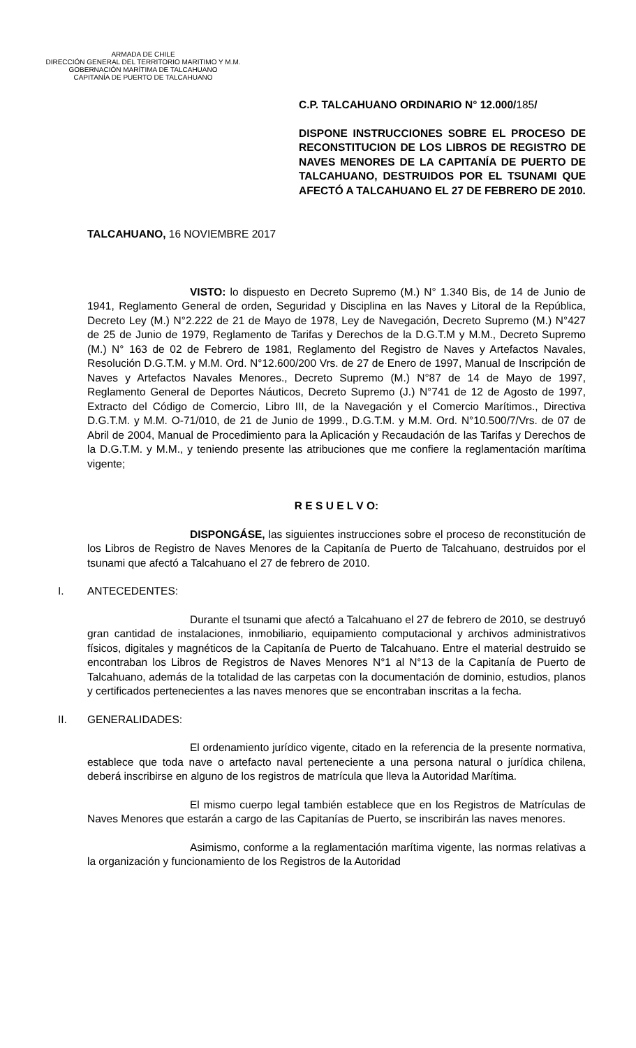ARMADA DE CHILE
DIRECCIÓN GENERAL DEL TERRITORIO MARITIMO Y M.M.
GOBERNACIÓN MARÍTIMA DE TALCAHUANO
CAPITANÍA DE PUERTO DE TALCAHUANO
C.P. TALCAHUANO ORDINARIO N° 12.000/185/
DISPONE INSTRUCCIONES SOBRE EL PROCESO DE RECONSTITUCION DE LOS LIBROS DE REGISTRO DE NAVES MENORES DE LA CAPITANÍA DE PUERTO DE TALCAHUANO, DESTRUIDOS POR EL TSUNAMI QUE AFECTÓ A TALCAHUANO EL 27 DE FEBRERO DE 2010.
TALCAHUANO, 16 NOVIEMBRE 2017
VISTO: lo dispuesto en Decreto Supremo (M.) N° 1.340 Bis, de 14 de Junio de 1941, Reglamento General de orden, Seguridad y Disciplina en las Naves y Litoral de la República, Decreto Ley (M.) N°2.222 de 21 de Mayo de 1978, Ley de Navegación, Decreto Supremo (M.) N°427 de 25 de Junio de 1979, Reglamento de Tarifas y Derechos de la D.G.T.M y M.M., Decreto Supremo (M.) N° 163 de 02 de Febrero de 1981, Reglamento del Registro de Naves y Artefactos Navales, Resolución D.G.T.M. y M.M. Ord. N°12.600/200 Vrs. de 27 de Enero de 1997, Manual de Inscripción de Naves y Artefactos Navales Menores., Decreto Supremo (M.) N°87 de 14 de Mayo de 1997, Reglamento General de Deportes Náuticos, Decreto Supremo (J.) N°741 de 12 de Agosto de 1997, Extracto del Código de Comercio, Libro III, de la Navegación y el Comercio Marítimos., Directiva D.G.T.M. y M.M. O-71/010, de 21 de Junio de 1999., D.G.T.M. y M.M. Ord. N°10.500/7/Vrs. de 07 de Abril de 2004, Manual de Procedimiento para la Aplicación y Recaudación de las Tarifas y Derechos de la D.G.T.M. y M.M., y teniendo presente las atribuciones que me confiere la reglamentación marítima vigente;
R E S U E L V O:
DISPONGÁSE, las siguientes instrucciones sobre el proceso de reconstitución de los Libros de Registro de Naves Menores de la Capitanía de Puerto de Talcahuano, destruidos por el tsunami que afectó a Talcahuano el 27 de febrero de 2010.
I. ANTECEDENTES:
Durante el tsunami que afectó a Talcahuano el 27 de febrero de 2010, se destruyó gran cantidad de instalaciones, inmobiliario, equipamiento computacional y archivos administrativos físicos, digitales y magnéticos de la Capitanía de Puerto de Talcahuano. Entre el material destruido se encontraban los Libros de Registros de Naves Menores N°1 al N°13 de la Capitanía de Puerto de Talcahuano, además de la totalidad de las carpetas con la documentación de dominio, estudios, planos y certificados pertenecientes a las naves menores que se encontraban inscritas a la fecha.
II. GENERALIDADES:
El ordenamiento jurídico vigente, citado en la referencia de la presente normativa, establece que toda nave o artefacto naval perteneciente a una persona natural o jurídica chilena, deberá inscribirse en alguno de los registros de matrícula que lleva la Autoridad Marítima.
El mismo cuerpo legal también establece que en los Registros de Matrículas de Naves Menores que estarán a cargo de las Capitanías de Puerto, se inscribirán las naves menores.
Asimismo, conforme a la reglamentación marítima vigente, las normas relativas a la organización y funcionamiento de los Registros de la Autoridad